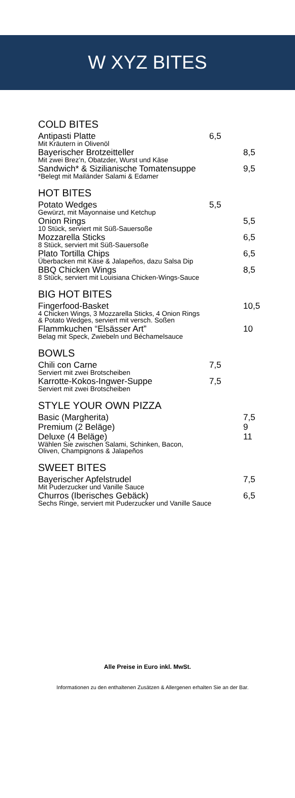W XYZ BITES
COLD BITES
Antipasti Platte 6,5
Mit Kräutern in Olivenöl
Bayerischer Brotzeitteller 8,5
Mit zwei Brez’n, Obatzder, Wurst und Käse
Sandwich* & Sizilianische Tomatensuppe 9,5
*Belegt mit Mailänder Salami & Edamer
HOT BITES
Potato Wedges 5,5
Gewürzt, mit Mayonnaise und Ketchup
Onion Rings 5,5
10 Stück, serviert mit Süß-Sauersoße
Mozzarella Sticks 6,5
8 Stück, serviert mit Süß-Sauersoße
Plato Tortilla Chips 6,5
Überbacken mit Käse & Jalapeños, dazu Salsa Dip
BBQ Chicken Wings 8,5
8 Stück, serviert mit Louisiana Chicken-Wings-Sauce
BIG HOT BITES
Fingerfood-Basket 10,5
4 Chicken Wings, 3 Mozzarella Sticks, 4 Onion Rings
& Potato Wedges, serviert mit versch. Soßen
Flammkuchen “Elsässer Art” 10
Belag mit Speck, Zwiebeln und Béchamelsauce
BOWLS
Chili con Carne 7,5
Serviert mit zwei Brotscheiben
Karrotte-Kokos-Ingwer-Suppe 7,5
Serviert mit zwei Brotscheiben
STYLE YOUR OWN PIZZA
Basic (Margherita) 7,5
Premium (2 Beläge) 9
Deluxe (4 Beläge) 11
Wählen Sie zwischen Salami, Schinken, Bacon,
Oliven, Champignons & Jalapeños
SWEET BITES
Bayerischer Apfelstrudel 7,5
Mit Puderzucker und Vanille Sauce
Churros (Iberisches Gebäck) 6,5
Sechs Ringe, serviert mit Puderzucker und Vanille Sauce
Alle Preise in Euro inkl. MwSt.
Informationen zu den enthaltenen Zusätzen & Allergenen erhalten Sie an der Bar.